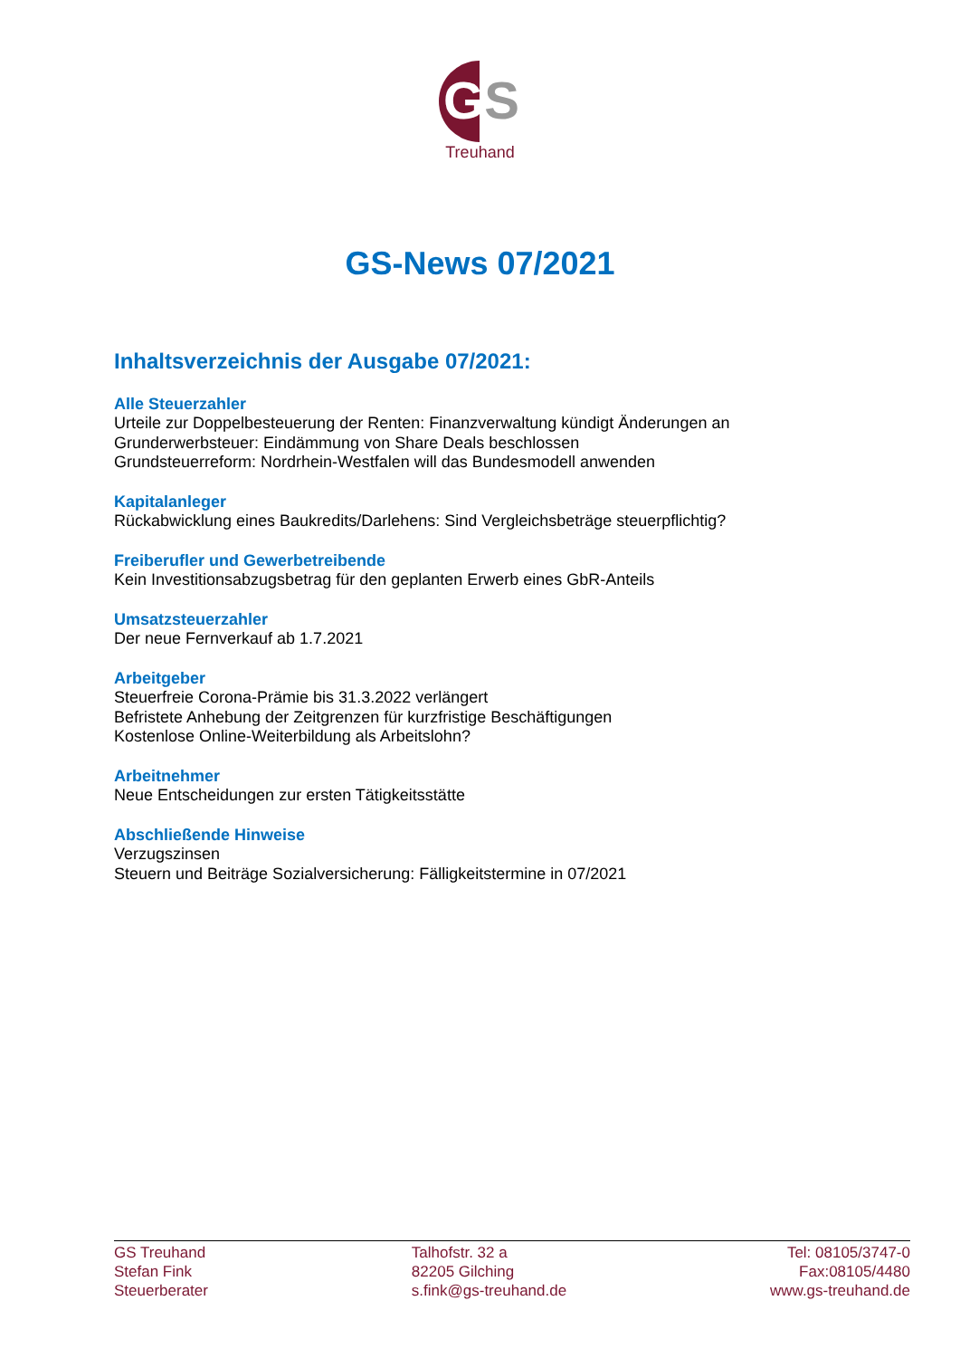GS
Treuhand
GS-News 07/2021
Inhaltsverzeichnis der Ausgabe 07/2021:
Alle Steuerzahler
Urteile zur Doppelbesteuerung der Renten: Finanzverwaltung kündigt Änderungen an
Grunderwerbsteuer: Eindämmung von Share Deals beschlossen
Grundsteuerreform: Nordrhein-Westfalen will das Bundesmodell anwenden
Kapitalanleger
Rückabwicklung eines Baukredits/Darlehens: Sind Vergleichsbeträge steuerpflichtig?
Freiberufler und Gewerbetreibende
Kein Investitionsabzugsbetrag für den geplanten Erwerb eines GbR-Anteils
Umsatzsteuerzahler
Der neue Fernverkauf ab 1.7.2021
Arbeitgeber
Steuerfreie Corona-Prämie bis 31.3.2022 verlängert
Befristete Anhebung der Zeitgrenzen für kurzfristige Beschäftigungen
Kostenlose Online-Weiterbildung als Arbeitslohn?
Arbeitnehmer
Neue Entscheidungen zur ersten Tätigkeitsstätte
Abschließende Hinweise
Verzugszinsen
Steuern und Beiträge Sozialversicherung: Fälligkeitstermine in 07/2021
GS Treuhand
Stefan Fink
Steuerberater
Talhofstr. 32 a
82205 Gilching
s.fink@gs-treuhand.de
Tel: 08105/3747-0
Fax:08105/4480
www.gs-treuhand.de